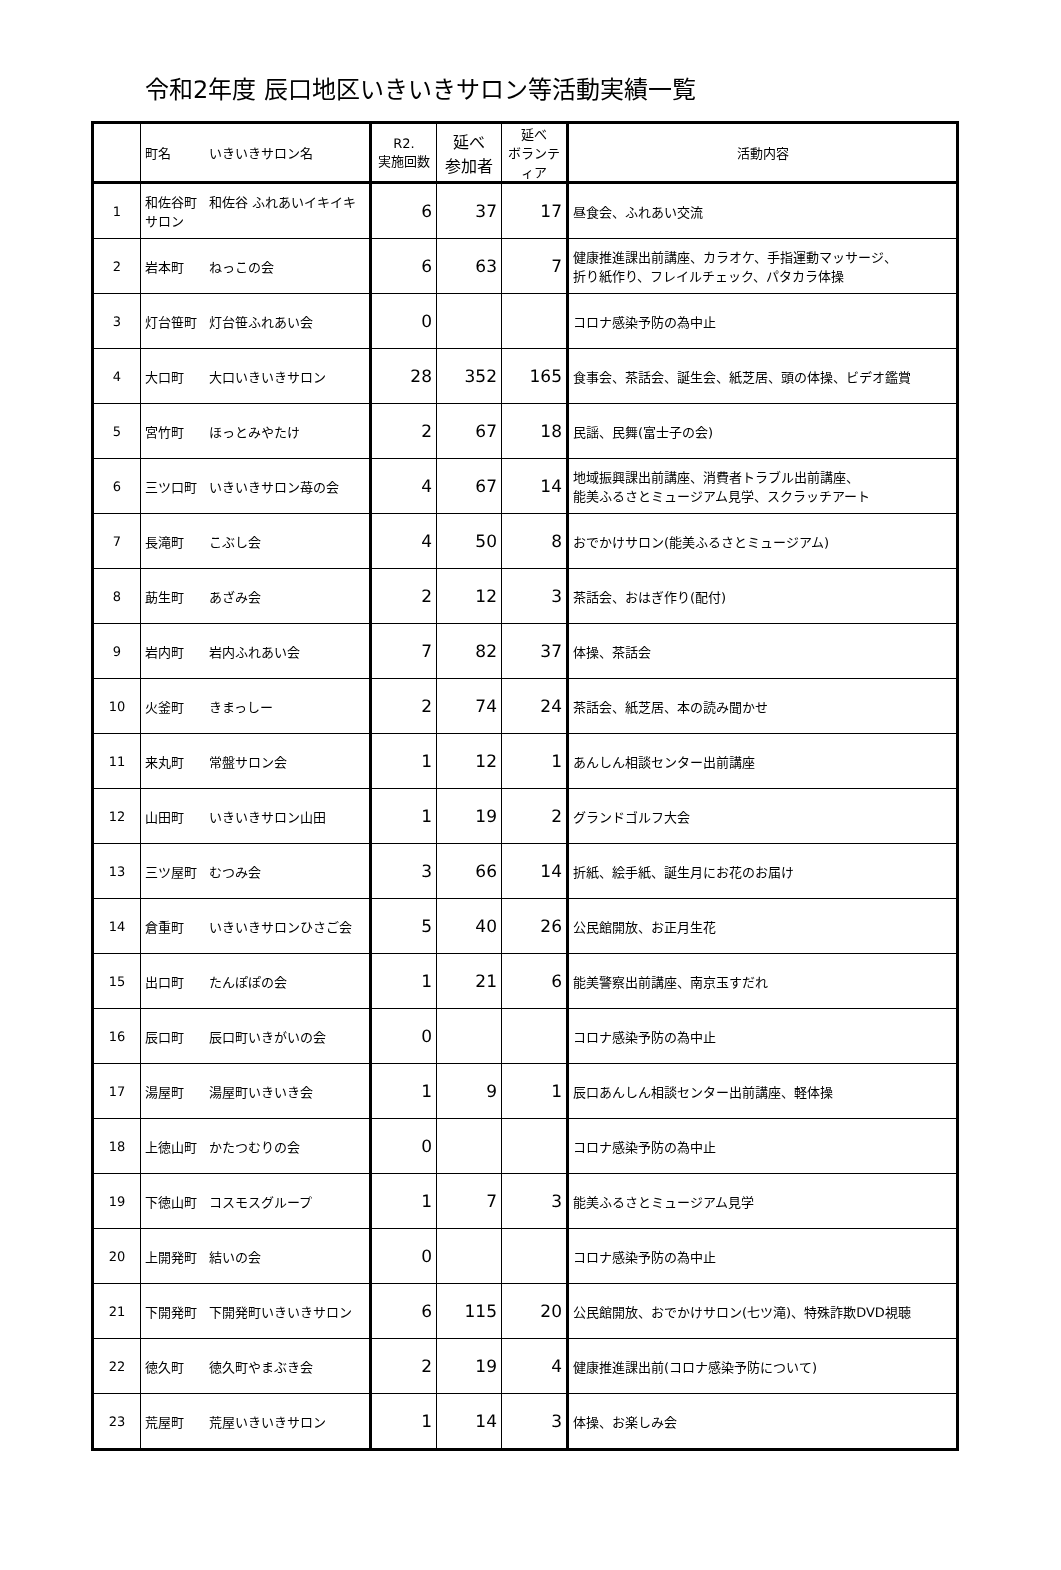令和2年度 辰口地区いきいきサロン等活動実績一覧
| | 町名 いきいきサロン名 | R2. 実施回数 | 延べ 参加者 | 延べ ボランティア | 活動内容 |
| --- | --- | --- | --- | --- | --- |
| 1 | 和佐谷町 和佐谷 ふれあいイキイキサロン | 6 | 37 | 17 | 昼食会、ふれあい交流 |
| 2 | 岩本町 ねっこの会 | 6 | 63 | 7 | 健康推進課出前講座、カラオケ、手指運動マッサージ、 折り紙作り、フレイルチェック、パタカラ体操 |
| 3 | 灯台笹町 灯台笹ふれあい会 | 0 | | | コロナ感染予防の為中止 |
| 4 | 大口町 大口いきいきサロン | 28 | 352 | 165 | 食事会、茶話会、誕生会、紙芝居、頭の体操、ビデオ鑑賞 |
| 5 | 宮竹町 ほっとみやたけ | 2 | 67 | 18 | 民謡、民舞(富士子の会) |
| 6 | 三ツ口町 いきいきサロン苺の会 | 4 | 67 | 14 | 地域振興課出前講座、消費者トラブル出前講座、 能美ふるさとミュージアム見学、スクラッチアート |
| 7 | 長滝町 こぶし会 | 4 | 50 | 8 | おでかけサロン(能美ふるさとミュージアム) |
| 8 | 莇生町 あざみ会 | 2 | 12 | 3 | 茶話会、おはぎ作り(配付) |
| 9 | 岩内町 岩内ふれあい会 | 7 | 82 | 37 | 体操、茶話会 |
| 10 | 火釜町 きまっしー | 2 | 74 | 24 | 茶話会、紙芝居、本の読み聞かせ |
| 11 | 来丸町 常盤サロン会 | 1 | 12 | 1 | あんしん相談センター出前講座 |
| 12 | 山田町 いきいきサロン山田 | 1 | 19 | 2 | グランドゴルフ大会 |
| 13 | 三ツ屋町 むつみ会 | 3 | 66 | 14 | 折紙、絵手紙、誕生月にお花のお届け |
| 14 | 倉重町 いきいきサロンひさご会 | 5 | 40 | 26 | 公民館開放、お正月生花 |
| 15 | 出口町 たんぽぽの会 | 1 | 21 | 6 | 能美警察出前講座、南京玉すだれ |
| 16 | 辰口町 辰口町いきがいの会 | 0 | | | コロナ感染予防の為中止 |
| 17 | 湯屋町 湯屋町いきいき会 | 1 | 9 | 1 | 辰口あんしん相談センター出前講座、軽体操 |
| 18 | 上徳山町 かたつむりの会 | 0 | | | コロナ感染予防の為中止 |
| 19 | 下徳山町 コスモスグループ | 1 | 7 | 3 | 能美ふるさとミュージアム見学 |
| 20 | 上開発町 結いの会 | 0 | | | コロナ感染予防の為中止 |
| 21 | 下開発町 下開発町いきいきサロン | 6 | 115 | 20 | 公民館開放、おでかけサロン(七ツ滝)、特殊詐欺DVD視聴 |
| 22 | 徳久町 徳久町やまぶき会 | 2 | 19 | 4 | 健康推進課出前(コロナ感染予防について) |
| 23 | 荒屋町 荒屋いきいきサロン | 1 | 14 | 3 | 体操、お楽しみ会 |